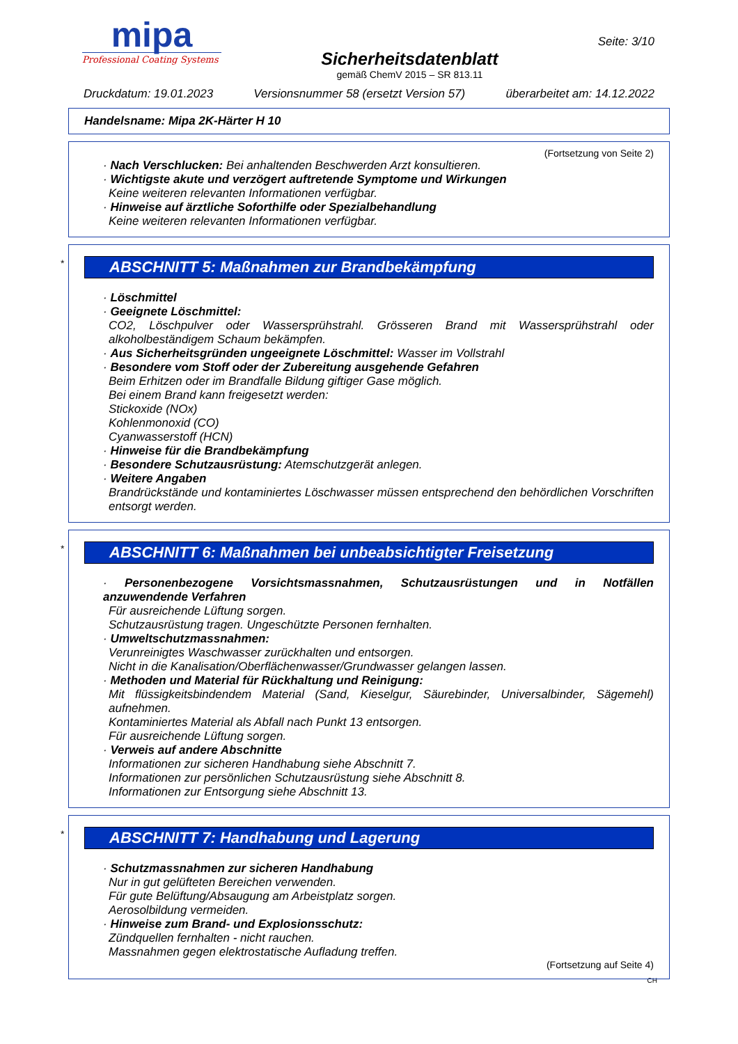mipa
Professional Coating Systems
Sicherheitsdatenblatt
gemäß ChemV 2015 – SR 813.11
Seite: 3/10
Druckdatum: 19.01.2023 Versionsnummer 58 (ersetzt Version 57) überarbeitet am: 14.12.2022
Handelsname: Mipa 2K-Härter H 10
(Fortsetzung von Seite 2)
· Nach Verschlucken: Bei anhaltenden Beschwerden Arzt konsultieren.
· Wichtigste akute und verzögert auftretende Symptome und Wirkungen
Keine weiteren relevanten Informationen verfügbar.
· Hinweise auf ärztliche Soforthilfe oder Spezialbehandlung
Keine weiteren relevanten Informationen verfügbar.
*
ABSCHNITT 5: Maßnahmen zur Brandbekämpfung
· Löschmittel
· Geeignete Löschmittel:
CO2, Löschpulver oder Wassersprühstrahl. Grösseren Brand mit Wassersprühstrahl oder alkoholbeständigem Schaum bekämpfen.
· Aus Sicherheitsgründen ungeeignete Löschmittel: Wasser im Vollstrahl
· Besondere vom Stoff oder der Zubereitung ausgehende Gefahren
Beim Erhitzen oder im Brandfalle Bildung giftiger Gase möglich.
Bei einem Brand kann freigesetzt werden:
Stickoxide (NOx)
Kohlenmonoxid (CO)
Cyanwasserstoff (HCN)
· Hinweise für die Brandbekämpfung
· Besondere Schutzausrüstung: Atemschutzgerät anlegen.
· Weitere Angaben
Brandrückstände und kontaminiertes Löschwasser müssen entsprechend den behördlichen Vorschriften entsorgt werden.
*
ABSCHNITT 6: Maßnahmen bei unbeabsichtigter Freisetzung
· Personenbezogene Vorsichtsmassnahmen, Schutzausrüstungen und in Notfällen anzuwendende Verfahren
Für ausreichende Lüftung sorgen.
Schutzausrüstung tragen. Ungeschützte Personen fernhalten.
· Umweltschutzmassnahmen:
Verunreinigtes Waschwasser zurückhalten und entsorgen.
Nicht in die Kanalisation/Oberflächenwasser/Grundwasser gelangen lassen.
· Methoden und Material für Rückhaltung und Reinigung:
Mit flüssigkeitsbindendem Material (Sand, Kieselgur, Säurebinder, Universalbinder, Sägemehl) aufnehmen.
Kontaminiertes Material als Abfall nach Punkt 13 entsorgen.
Für ausreichende Lüftung sorgen.
· Verweis auf andere Abschnitte
Informationen zur sicheren Handhabung siehe Abschnitt 7.
Informationen zur persönlichen Schutzausrüstung siehe Abschnitt 8.
Informationen zur Entsorgung siehe Abschnitt 13.
*
ABSCHNITT 7: Handhabung und Lagerung
· Schutzmassnahmen zur sicheren Handhabung
Nur in gut gelüfteten Bereichen verwenden.
Für gute Belüftung/Absaugung am Arbeistplatz sorgen.
Aerosolbildung vermeiden.
· Hinweise zum Brand- und Explosionsschutz:
Zündquellen fernhalten - nicht rauchen.
Massnahmen gegen elektrostatische Aufladung treffen.
(Fortsetzung auf Seite 4)
CH